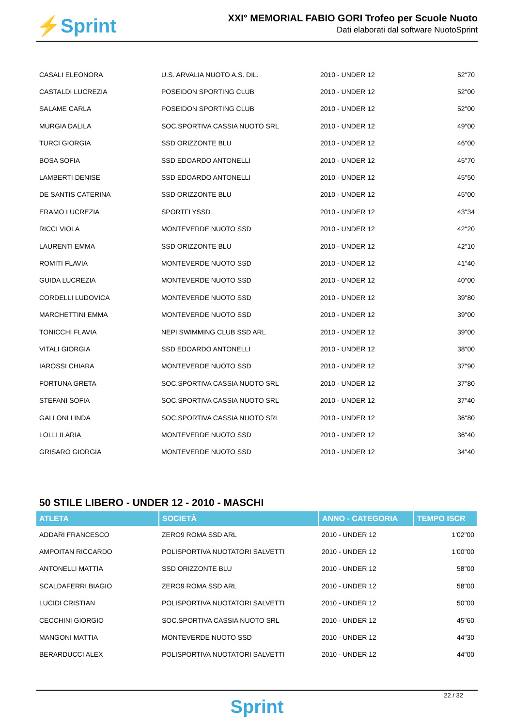⚡Sprint
XXI° MEMORIAL FABIO GORI Trofeo per Scuole Nuoto
Dati elaborati dal software NuotoSprint
| CASALI ELEONORA | U.S. ARVALIA NUOTO A.S. DIL. | 2010 - UNDER 12 | 52"70 |
| CASTALDI LUCREZIA | POSEIDON SPORTING CLUB | 2010 - UNDER 12 | 52"00 |
| SALAME CARLA | POSEIDON SPORTING CLUB | 2010 - UNDER 12 | 52"00 |
| MURGIA DALILA | SOC.SPORTIVA CASSIA NUOTO SRL | 2010 - UNDER 12 | 49"00 |
| TURCI GIORGIA | SSD ORIZZONTE BLU | 2010 - UNDER 12 | 46"00 |
| BOSA SOFIA | SSD EDOARDO ANTONELLI | 2010 - UNDER 12 | 45"70 |
| LAMBERTI DENISE | SSD EDOARDO ANTONELLI | 2010 - UNDER 12 | 45"50 |
| DE SANTIS CATERINA | SSD ORIZZONTE BLU | 2010 - UNDER 12 | 45"00 |
| ERAMO LUCREZIA | SPORTFLYSSD | 2010 - UNDER 12 | 43"34 |
| RICCI VIOLA | MONTEVERDE NUOTO SSD | 2010 - UNDER 12 | 42"20 |
| LAURENTI EMMA | SSD ORIZZONTE BLU | 2010 - UNDER 12 | 42"10 |
| ROMITI FLAVIA | MONTEVERDE NUOTO SSD | 2010 - UNDER 12 | 41"40 |
| GUIDA LUCREZIA | MONTEVERDE NUOTO SSD | 2010 - UNDER 12 | 40"00 |
| CORDELLI LUDOVICA | MONTEVERDE NUOTO SSD | 2010 - UNDER 12 | 39"80 |
| MARCHETTINI EMMA | MONTEVERDE NUOTO SSD | 2010 - UNDER 12 | 39"00 |
| TONICCHI FLAVIA | NEPI SWIMMING CLUB SSD ARL | 2010 - UNDER 12 | 39"00 |
| VITALI GIORGIA | SSD EDOARDO ANTONELLI | 2010 - UNDER 12 | 38"00 |
| IAROSSI CHIARA | MONTEVERDE NUOTO SSD | 2010 - UNDER 12 | 37"90 |
| FORTUNA GRETA | SOC.SPORTIVA CASSIA NUOTO SRL | 2010 - UNDER 12 | 37"80 |
| STEFANI SOFIA | SOC.SPORTIVA CASSIA NUOTO SRL | 2010 - UNDER 12 | 37"40 |
| GALLONI LINDA | SOC.SPORTIVA CASSIA NUOTO SRL | 2010 - UNDER 12 | 36"80 |
| LOLLI ILARIA | MONTEVERDE NUOTO SSD | 2010 - UNDER 12 | 36"40 |
| GRISARO GIORGIA | MONTEVERDE NUOTO SSD | 2010 - UNDER 12 | 34"40 |
50 STILE LIBERO - UNDER 12 - 2010 - MASCHI
| ATLETA | SOCIETÀ | ANNO - CATEGORIA | TEMPO ISCR |
| --- | --- | --- | --- |
| ADDARI FRANCESCO | ZERO9 ROMA SSD ARL | 2010 - UNDER 12 | 1'02"00 |
| AMPOITAN RICCARDO | POLISPORTIVA NUOTATORI SALVETTI | 2010 - UNDER 12 | 1'00"00 |
| ANTONELLI MATTIA | SSD ORIZZONTE BLU | 2010 - UNDER 12 | 58"00 |
| SCALDAFERRI BIAGIO | ZERO9 ROMA SSD ARL | 2010 - UNDER 12 | 58"00 |
| LUCIDI CRISTIAN | POLISPORTIVA NUOTATORI SALVETTI | 2010 - UNDER 12 | 50"00 |
| CECCHINI GIORGIO | SOC.SPORTIVA CASSIA NUOTO SRL | 2010 - UNDER 12 | 45"60 |
| MANGONI MATTIA | MONTEVERDE NUOTO SSD | 2010 - UNDER 12 | 44"30 |
| BERARDUCCI ALEX | POLISPORTIVA NUOTATORI SALVETTI | 2010 - UNDER 12 | 44"00 |
22 / 32
Sprint